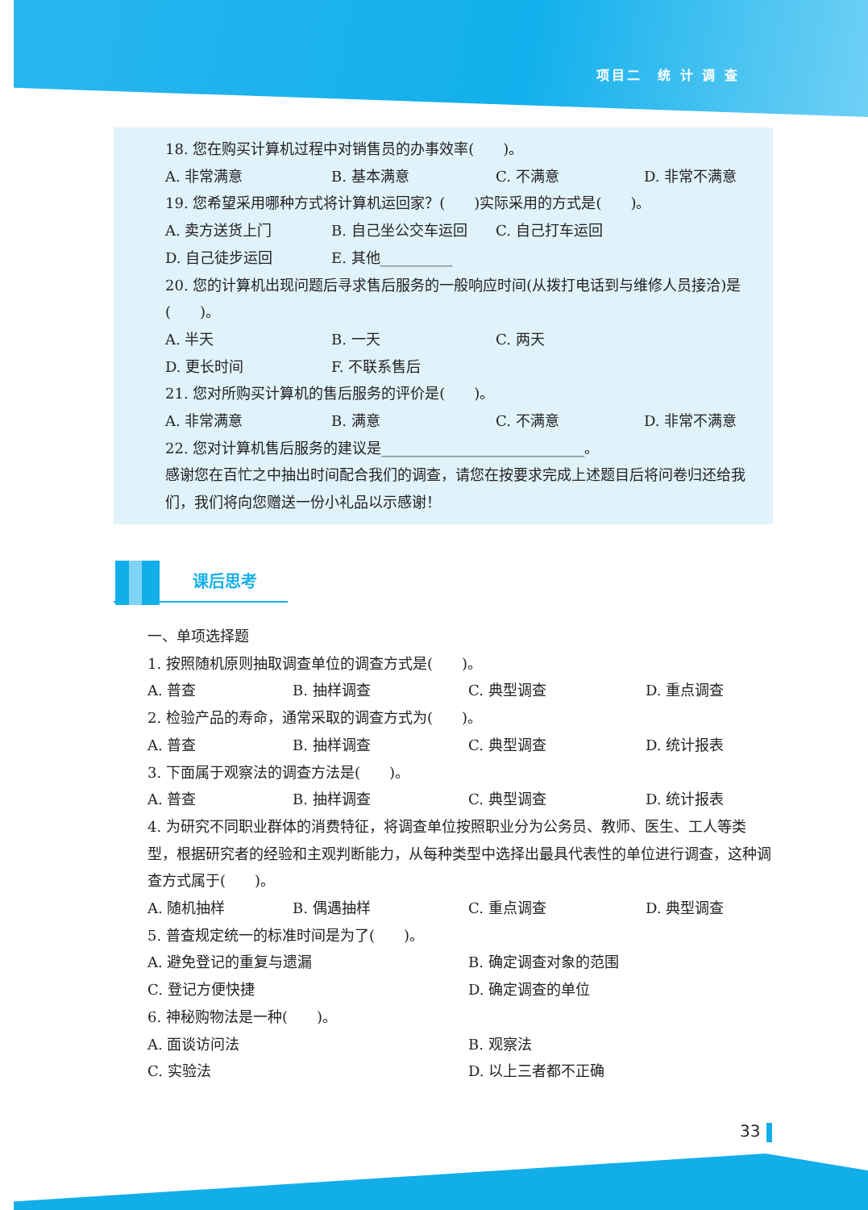项目二　统 计 调 查
18. 您在购买计算机过程中对销售员的办事效率(　　)。
A. 非常满意 B. 基本满意 C. 不满意 D. 非常不满意
19. 您希望采用哪种方式将计算机运回家？(　　)实际采用的方式是(　　)。
A. 卖方送货上门 B. 自己坐公交车运回 C. 自己打车运回
D. 自己徒步运回 E. 其他__________
20. 您的计算机出现问题后寻求售后服务的一般响应时间(从拨打电话到与维修人员接洽)是(　　)。
A. 半天 B. 一天 C. 两天
D. 更长时间 F. 不联系售后
21. 您对所购买计算机的售后服务的评价是(　　)。
A. 非常满意 B. 满意 C. 不满意 D. 非常不满意
22. 您对计算机售后服务的建议是____________________________。
感谢您在百忙之中抽出时间配合我们的调查，请您在按要求完成上述题目后将问卷归还给我们，我们将向您赠送一份小礼品以示感谢！
课后思考
一、单项选择题
1. 按照随机原则抽取调查单位的调查方式是(　　)。
A. 普查 B. 抽样调查 C. 典型调查 D. 重点调查
2. 检验产品的寿命，通常采取的调查方式为(　　)。
A. 普查 B. 抽样调查 C. 典型调查 D. 统计报表
3. 下面属于观察法的调查方法是(　　)。
A. 普查 B. 抽样调查 C. 典型调查 D. 统计报表
4. 为研究不同职业群体的消费特征，将调查单位按照职业分为公务员、教师、医生、工人等类型，根据研究者的经验和主观判断能力，从每种类型中选择出最具代表性的单位进行调查，这种调查方式属于(　　)。
A. 随机抽样 B. 偶遇抽样 C. 重点调查 D. 典型调查
5. 普查规定统一的标准时间是为了(　　)。
A. 避免登记的重复与遗漏 B. 确定调查对象的范围
C. 登记方便快捷 D. 确定调查的单位
6. 神秘购物法是一种(　　)。
A. 面谈访问法 B. 观察法
C. 实验法 D. 以上三者都不正确
33